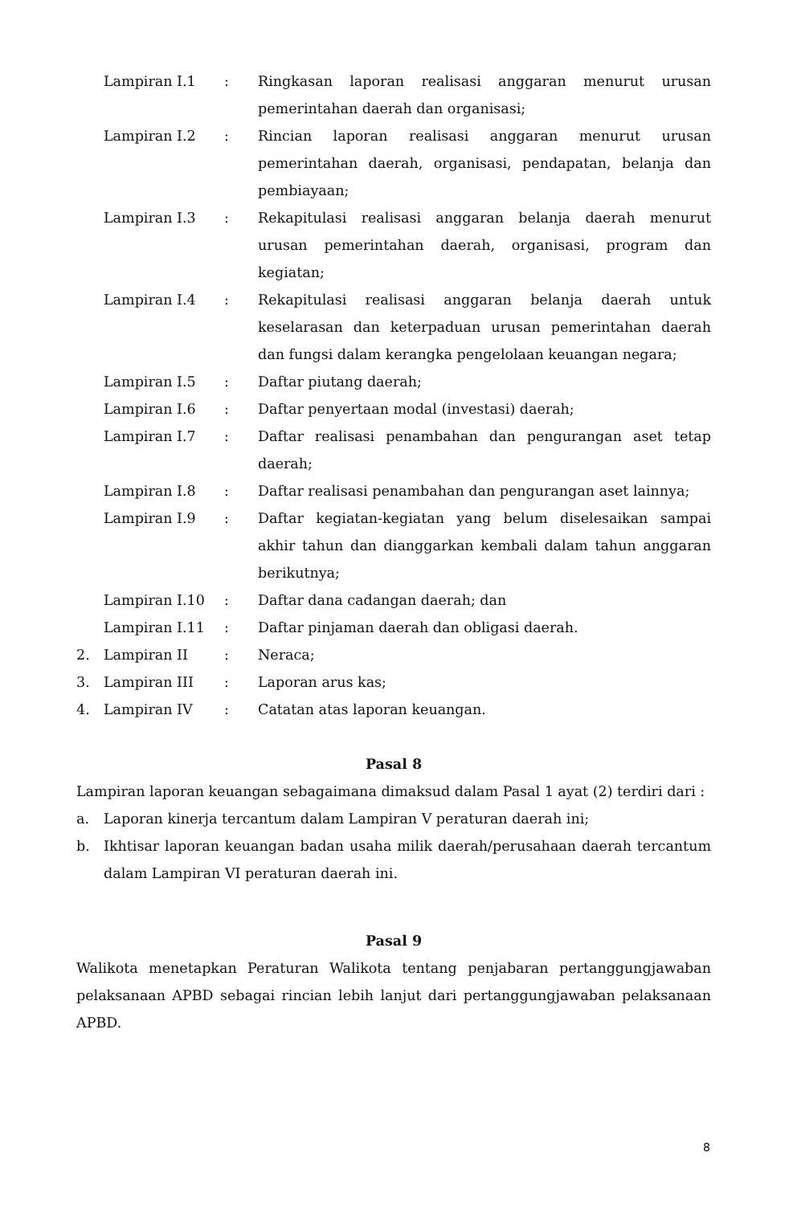| | Lampiran I.1 | : | Ringkasan laporan realisasi anggaran menurut urusan pemerintahan daerah dan organisasi; |
| | Lampiran I.2 | : | Rincian laporan realisasi anggaran menurut urusan pemerintahan daerah, organisasi, pendapatan, belanja dan pembiayaan; |
| | Lampiran I.3 | : | Rekapitulasi realisasi anggaran belanja daerah menurut urusan pemerintahan daerah, organisasi, program dan kegiatan; |
| | Lampiran I.4 | : | Rekapitulasi realisasi anggaran belanja daerah untuk keselarasan dan keterpaduan urusan pemerintahan daerah dan fungsi dalam kerangka pengelolaan keuangan negara; |
| | Lampiran I.5 | : | Daftar piutang daerah; |
| | Lampiran I.6 | : | Daftar penyertaan modal (investasi) daerah; |
| | Lampiran I.7 | : | Daftar realisasi penambahan dan pengurangan aset tetap daerah; |
| | Lampiran I.8 | : | Daftar realisasi penambahan dan pengurangan aset lainnya; |
| | Lampiran I.9 | : | Daftar kegiatan-kegiatan yang belum diselesaikan sampai akhir tahun dan dianggarkan kembali dalam tahun anggaran berikutnya; |
| | Lampiran I.10 | : | Daftar dana cadangan daerah; dan |
| | Lampiran I.11 | : | Daftar pinjaman daerah dan obligasi daerah. |
| 2. | Lampiran II | : | Neraca; |
| 3. | Lampiran III | : | Laporan arus kas; |
| 4. | Lampiran IV | : | Catatan atas laporan keuangan. |
Pasal 8
Lampiran laporan keuangan sebagaimana dimaksud dalam Pasal 1 ayat (2) terdiri dari :
| a. | Laporan kinerja tercantum dalam Lampiran V peraturan daerah ini; |
| b. | Ikhtisar laporan keuangan badan usaha milik daerah/perusahaan daerah tercantum dalam Lampiran VI peraturan daerah ini. |
Pasal 9
Walikota menetapkan Peraturan Walikota tentang penjabaran pertanggungjawaban pelaksanaan APBD sebagai rincian lebih lanjut dari pertanggungjawaban pelaksanaan APBD.
8